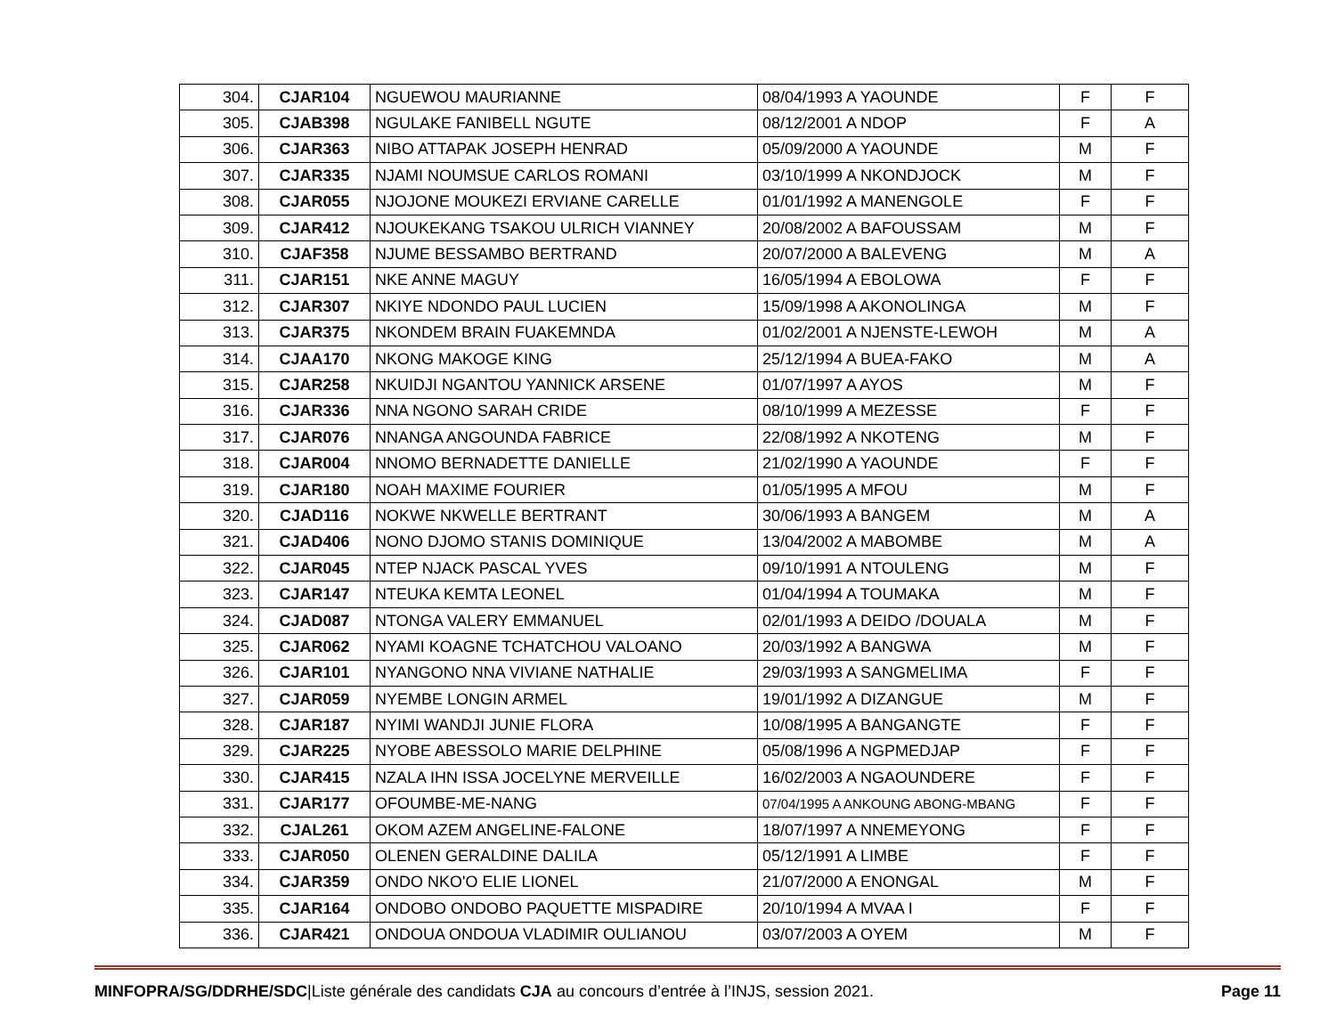| 304. | CJAR104 | NGUEWOU MAURIANNE | 08/04/1993 A YAOUNDE | F | F |
| 305. | CJAB398 | NGULAKE FANIBELL NGUTE | 08/12/2001 A NDOP | F | A |
| 306. | CJAR363 | NIBO ATTAPAK JOSEPH HENRAD | 05/09/2000 A YAOUNDE | M | F |
| 307. | CJAR335 | NJAMI NOUMSUE CARLOS ROMANI | 03/10/1999 A NKONDJOCK | M | F |
| 308. | CJAR055 | NJOJONE MOUKEZI ERVIANE CARELLE | 01/01/1992 A MANENGOLE | F | F |
| 309. | CJAR412 | NJOUKEKANG TSAKOU ULRICH VIANNEY | 20/08/2002 A BAFOUSSAM | M | F |
| 310. | CJAF358 | NJUME BESSAMBO BERTRAND | 20/07/2000 A BALEVENG | M | A |
| 311. | CJAR151 | NKE ANNE MAGUY | 16/05/1994 A EBOLOWA | F | F |
| 312. | CJAR307 | NKIYE NDONDO PAUL LUCIEN | 15/09/1998 A AKONOLINGA | M | F |
| 313. | CJAR375 | NKONDEM BRAIN FUAKEMNDA | 01/02/2001 A NJENSTE-LEWOH | M | A |
| 314. | CJAA170 | NKONG MAKOGE KING | 25/12/1994 A BUEA-FAKO | M | A |
| 315. | CJAR258 | NKUIDJI NGANTOU YANNICK ARSENE | 01/07/1997 A AYOS | M | F |
| 316. | CJAR336 | NNA NGONO SARAH CRIDE | 08/10/1999 A MEZESSE | F | F |
| 317. | CJAR076 | NNANGA ANGOUNDA FABRICE | 22/08/1992 A NKOTENG | M | F |
| 318. | CJAR004 | NNOMO BERNADETTE DANIELLE | 21/02/1990 A YAOUNDE | F | F |
| 319. | CJAR180 | NOAH MAXIME FOURIER | 01/05/1995 A MFOU | M | F |
| 320. | CJAD116 | NOKWE NKWELLE BERTRANT | 30/06/1993 A BANGEM | M | A |
| 321. | CJAD406 | NONO DJOMO STANIS DOMINIQUE | 13/04/2002 A MABOMBE | M | A |
| 322. | CJAR045 | NTEP NJACK PASCAL YVES | 09/10/1991 A NTOULENG | M | F |
| 323. | CJAR147 | NTEUKA KEMTA LEONEL | 01/04/1994 A TOUMAKA | M | F |
| 324. | CJAD087 | NTONGA VALERY EMMANUEL | 02/01/1993 A DEIDO /DOUALA | M | F |
| 325. | CJAR062 | NYAMI KOAGNE TCHATCHOU VALOANO | 20/03/1992 A BANGWA | M | F |
| 326. | CJAR101 | NYANGONO NNA VIVIANE NATHALIE | 29/03/1993 A SANGMELIMA | F | F |
| 327. | CJAR059 | NYEMBE LONGIN ARMEL | 19/01/1992 A DIZANGUE | M | F |
| 328. | CJAR187 | NYIMI WANDJI JUNIE FLORA | 10/08/1995 A BANGANGTE | F | F |
| 329. | CJAR225 | NYOBE ABESSOLO MARIE DELPHINE | 05/08/1996 A NGPMEDJAP | F | F |
| 330. | CJAR415 | NZALA IHN ISSA JOCELYNE MERVEILLE | 16/02/2003 A NGAOUNDERE | F | F |
| 331. | CJAR177 | OFOUMBE-ME-NANG | 07/04/1995 A ANKOUNG ABONG-MBANG | F | F |
| 332. | CJAL261 | OKOM AZEM ANGELINE-FALONE | 18/07/1997 A NNEMEYONG | F | F |
| 333. | CJAR050 | OLENEN GERALDINE DALILA | 05/12/1991 A LIMBE | F | F |
| 334. | CJAR359 | ONDO NKO'O ELIE LIONEL | 21/07/2000 A ENONGAL | M | F |
| 335. | CJAR164 | ONDOBO ONDOBO PAQUETTE MISPADIRE | 20/10/1994 A MVAA I | F | F |
| 336. | CJAR421 | ONDOUA ONDOUA VLADIMIR OULIANOU | 03/07/2003 A OYEM | M | F |
MINFOPRA/SG/DDRHE/SDC|Liste générale des candidats CJA au concours d’entrée à l’INJS, session 2021. Page 11